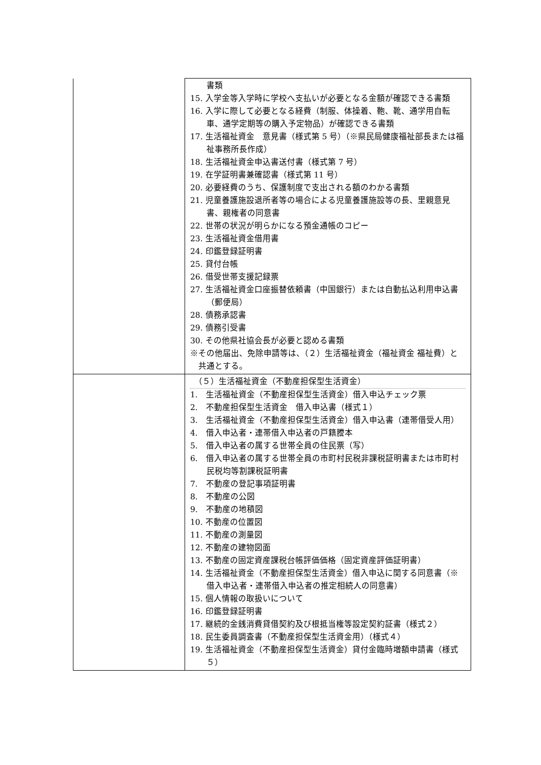| | 書類 15. 入学金等入学時に学校へ支払いが必要となる金額が確認できる書類 16. 入学に際して必要となる経費（制服、体操着、鞄、靴、通学用自転車、通学定期等の購入予定物品）が確認できる書類 17. 生活福祉資金 意見書（様式第 5 号）（※県民局健康福祉部長または福祉事務所長作成） 18. 生活福祉資金申込書送付書（様式第 7 号） 19. 在学証明書兼確認書（様式第 11 号） 20. 必要経費のうち、保護制度で支出される額のわかる書類 21. 児童養護施設退所者等の場合による児童養護施設等の長、里親意見書、親権者の同意書 22. 世帯の状況が明らかになる預金通帳のコピー 23. 生活福祉資金借用書 24. 印鑑登録証明書 25. 貸付台帳 26. 借受世帯支援記録票 27. 生活福祉資金口座振替依頼書（中国銀行）または自動払込利用申込書（郵便局） 28. 債務承認書 29. 債務引受書 30. その他県社協会長が必要と認める書類 ※その他届出、免除申請等は、（２）生活福祉資金（福祉資金 福祉費）と共通とする。 |
| | （５）生活福祉資金（不動産担保型生活資金） 1. 生活福祉資金（不動産担保型生活資金）借入申込チェック票 2. 不動産担保型生活資金 借入申込書（様式１） 3. 生活福祉資金（不動産担保型生活資金）借入申込書（連帯借受人用） 4. 借入申込者・連帯借入申込者の戸籍謄本 5. 借入申込者の属する世帯全員の住民票（写） 6. 借入申込者の属する世帯全員の市町村民税非課税証明書または市町村民税均等割課税証明書 7. 不動産の登記事項証明書 8. 不動産の公図 9. 不動産の地積図 10. 不動産の位置図 11. 不動産の測量図 12. 不動産の建物図面 13. 不動産の固定資産課税台帳評価価格（固定資産評価証明書） 14. 生活福祉資金（不動産担保型生活資金）借入申込に関する同意書（※借入申込者・連帯借入申込者の推定相続人の同意書） 15. 個人情報の取扱いについて 16. 印鑑登録証明書 17. 継続的金銭消費貸借契約及び根抵当権等設定契約証書（様式２） 18. 民生委員調査書（不動産担保型生活資金用）（様式４） 19. 生活福祉資金（不動産担保型生活資金）貸付金臨時増額申請書（様式５） |